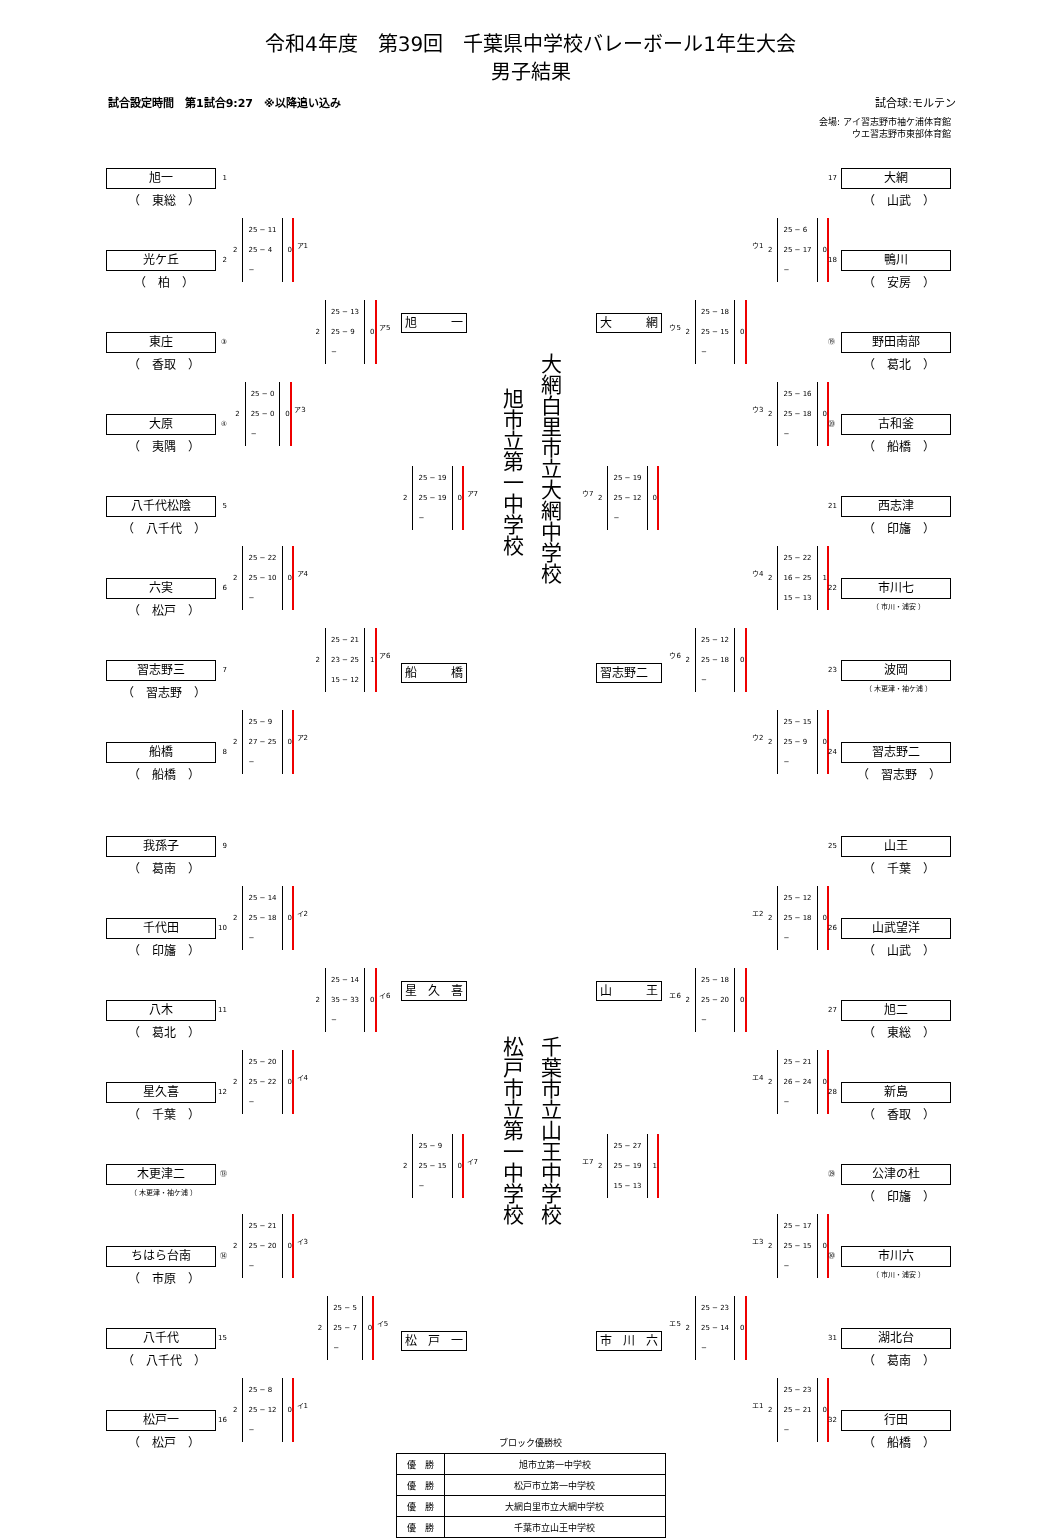令和4年度　第39回　千葉県中学校バレーボール1年生大会
男子結果
試合設定時間　第1試合9:27　※以降追い込み 試合球:モルテン
会場: アイ習志野市袖ケ浦体育館
ウエ習志野市東部体育館
旭一 1
（　東総　）
光ケ丘 2
（　柏　）
東庄 ③
（　香取　）
大原 ④
（　夷隅　）
八千代松陰 5
（　八千代　）
六実 6
（　松戸　）
習志野三 7
（　習志野　）
船橋 8
（　船橋　）
2
25 − 11
25 − 4
−
0
ア1
2
25 − 0
25 − 0
−
0
ア3
2
25 − 22
25 − 10
−
0
ア4
2
25 − 9
27 − 25
−
0
ア2
2
25 − 13
25 − 9
−
0
ア5
2
25 − 21
23 − 25
15 − 12
1
ア6
旭 一
2
25 − 19
25 − 19
−
0
ア7
船 橋
旭市立第一中学校
大網白里市立大網中学校
大 網
2
25 − 19
25 − 12
−
0
ウ7
習志野二
2
25 − 18
25 − 15
−
0
ウ5
2
25 − 12
25 − 18
−
0
ウ6
2
25 − 6
25 − 17
−
0
ウ1
2
25 − 16
25 − 18
−
0
ウ3
2
25 − 22
16 − 25
15 − 13
1
ウ4
2
25 − 15
25 − 9
−
0
ウ2
大網 17
（　山武　）
鴨川 18
（　安房　）
野田南部 ⑲
（　葛北　）
古和釜 ⑳
（　船橋　）
西志津 21
（　印旛　）
市川七 22
（ 市川・浦安 ）
波岡 23
（ 木更津・袖ケ浦 ）
習志野二 24
（　習志野　）
我孫子 9
（　葛南　）
千代田 10
（　印旛　）
八木 11
（　葛北　）
星久喜 12
（　千葉　）
木更津二 ⑬
（ 木更津・袖ケ浦 ）
ちはら台南 ⑭
（　市原　）
八千代 15
（　八千代　）
松戸一 16
（　松戸　）
2
25 − 14
25 − 18
−
0
イ2
2
25 − 20
25 − 22
−
0
イ4
2
25 − 21
25 − 20
−
0
イ3
2
25 − 8
25 − 12
−
0
イ1
2
25 − 14
35 − 33
−
0
イ6
2
25 − 5
25 − 7
−
0
イ5
星 久 喜
2
25 − 9
25 − 15
−
0
イ7
松 戸 一
松戸市立第一中学校
千葉市立山王中学校
山 王
2
25 − 27
25 − 19
15 − 13
1
エ7
市 川 六
2
25 − 18
25 − 20
−
0
エ6
2
25 − 23
25 − 14
−
0
エ5
2
25 − 12
25 − 18
−
0
エ2
2
25 − 21
26 − 24
−
0
エ4
2
25 − 17
25 − 15
−
0
エ3
2
25 − 23
25 − 21
−
0
エ1
山王 25
（　千葉　）
山武望洋 26
（　山武　）
旭二 27
（　東総　）
新島 28
（　香取　）
公津の杜 ㉙
（　印旛　）
市川六 ㉚
（ 市川・浦安 ）
湖北台 31
（　葛南　）
行田 32
（　船橋　）
ブロック優勝校
| 優 勝 | 旭市立第一中学校 |
| 優 勝 | 松戸市立第一中学校 |
| 優 勝 | 大網白里市立大網中学校 |
| 優 勝 | 千葉市立山王中学校 |